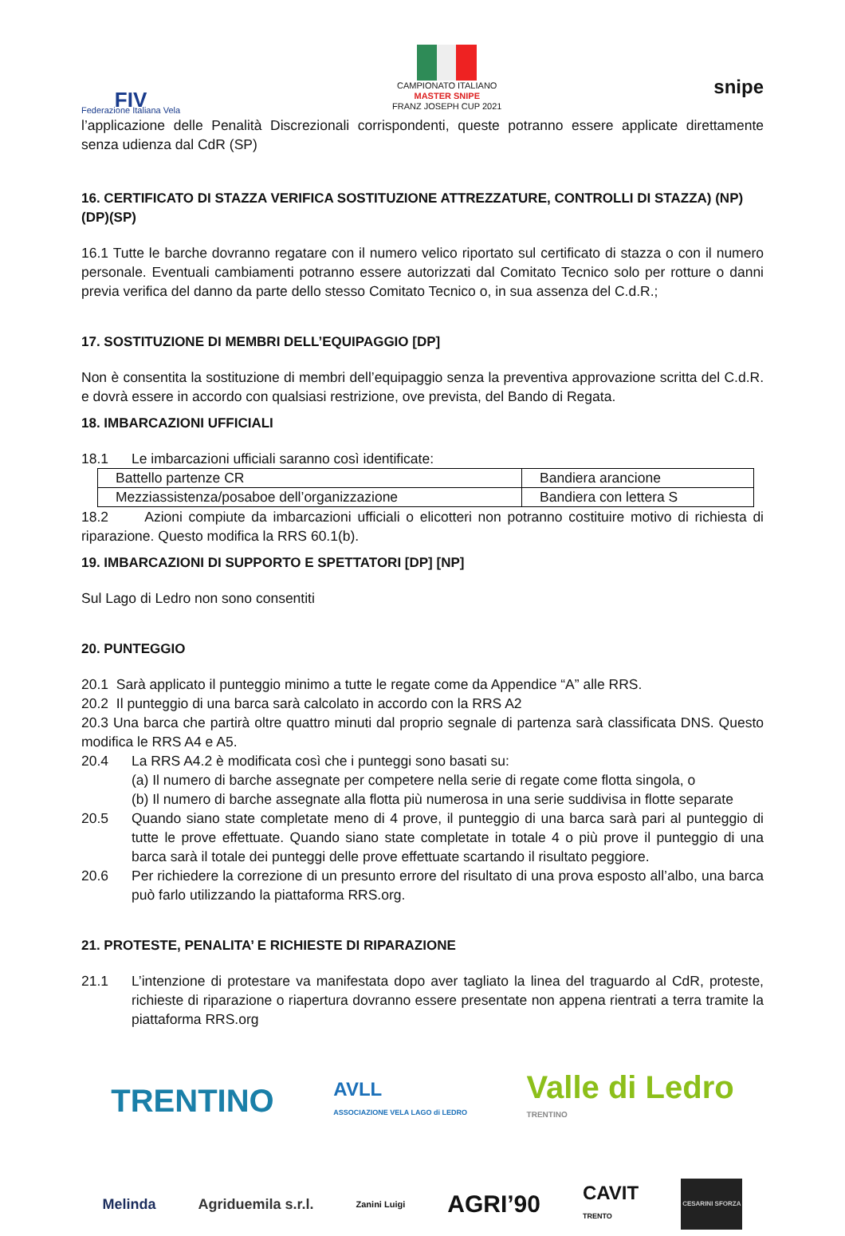FIV
Federazione Italiana Vela
CAMPIONATO ITALIANO
MASTER SNIPE
FRANZ JOSEPH CUP 2021
snipe
l’applicazione delle Penalità Discrezionali corrispondenti, queste potranno essere applicate direttamente senza udienza dal CdR (SP)
16. CERTIFICATO DI STAZZA VERIFICA SOSTITUZIONE ATTREZZATURE, CONTROLLI DI STAZZA) (NP) (DP)(SP)
16.1 Tutte le barche dovranno regatare con il numero velico riportato sul certificato di stazza o con il numero personale. Eventuali cambiamenti potranno essere autorizzati dal Comitato Tecnico solo per rotture o danni previa verifica del danno da parte dello stesso Comitato Tecnico o, in sua assenza del C.d.R.;
17. SOSTITUZIONE DI MEMBRI DELL’EQUIPAGGIO [DP]
Non è consentita la sostituzione di membri dell’equipaggio senza la preventiva approvazione scritta del C.d.R. e dovrà essere in accordo con qualsiasi restrizione, ove prevista, del Bando di Regata.
18. IMBARCAZIONI UFFICIALI
18.1 Le imbarcazioni ufficiali saranno così identificate:
| Battello partenze CR | Bandiera arancione |
| Mezziassistenza/posaboe dell’organizzazione | Bandiera con lettera S |
18.2 Azioni compiute da imbarcazioni ufficiali o elicotteri non potranno costituire motivo di richiesta di riparazione. Questo modifica la RRS 60.1(b).
19. IMBARCAZIONI DI SUPPORTO E SPETTATORI [DP] [NP]
Sul Lago di Ledro non sono consentiti
20. PUNTEGGIO
20.1 Sarà applicato il punteggio minimo a tutte le regate come da Appendice “A” alle RRS.
20.2 Il punteggio di una barca sarà calcolato in accordo con la RRS A2
20.3 Una barca che partirà oltre quattro minuti dal proprio segnale di partenza sarà classificata DNS. Questo modifica le RRS A4 e A5.
20.4 La RRS A4.2 è modificata così che i punteggi sono basati su:
(a) Il numero di barche assegnate per competere nella serie di regate come flotta singola, o
(b) Il numero di barche assegnate alla flotta più numerosa in una serie suddivisa in flotte separate
20.5 Quando siano state completate meno di 4 prove, il punteggio di una barca sarà pari al punteggio di tutte le prove effettuate. Quando siano state completate in totale 4 o più prove il punteggio di una barca sarà il totale dei punteggi delle prove effettuate scartando il risultato peggiore.
20.6 Per richiedere la correzione di un presunto errore del risultato di una prova esposto all’albo, una barca può farlo utilizzando la piattaforma RRS.org.
21. PROTESTE, PENALITA’ E RICHIESTE DI RIPARAZIONE
21.1 L’intenzione di protestare va manifestata dopo aver tagliato la linea del traguardo al CdR, proteste, richieste di riparazione o riapertura dovranno essere presentate non appena rientrati a terra tramite la piattaforma RRS.org
TRENTINO AVLL
ASSOCIAZIONE VELA LAGO di LEDRO Valle di Ledro
TRENTINO
Melinda Agriduemila s.r.l. Zanini Luigi AGRI’90 CAVIT
TRENTO CESARINI SFORZA